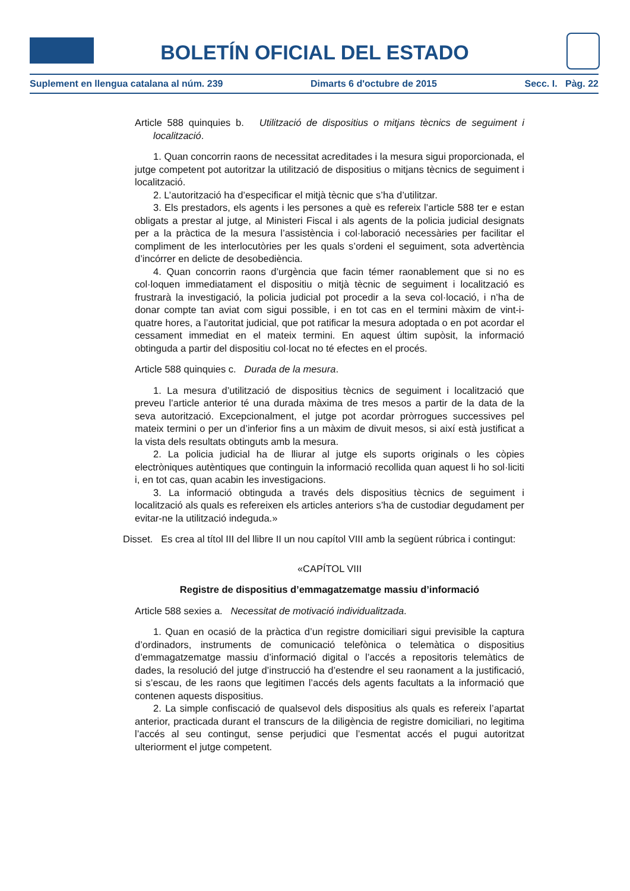BOLETÍN OFICIAL DEL ESTADO
Suplement en llengua catalana al núm. 239 Dimarts 6 d'octubre de 2015 Secc. I. Pàg. 22
Article 588 quinquies b. Utilització de dispositius o mitjans tècnics de seguiment i localització.
1. Quan concorrin raons de necessitat acreditades i la mesura sigui proporcionada, el jutge competent pot autoritzar la utilització de dispositius o mitjans tècnics de seguiment i localització.
2. L’autorització ha d’especificar el mitjà tècnic que s’ha d’utilitzar.
3. Els prestadors, els agents i les persones a què es refereix l’article 588 ter e estan obligats a prestar al jutge, al Ministeri Fiscal i als agents de la policia judicial designats per a la pràctica de la mesura l’assistència i col·laboració necessàries per facilitar el compliment de les interlocutòries per les quals s’ordeni el seguiment, sota advertència d’incórrer en delicte de desobediència.
4. Quan concorrin raons d’urgència que facin témer raonablement que si no es col·loquen immediatament el dispositiu o mitjà tècnic de seguiment i localització es frustrarà la investigació, la policia judicial pot procedir a la seva col·locació, i n’ha de donar compte tan aviat com sigui possible, i en tot cas en el termini màxim de vint-i-quatre hores, a l’autoritat judicial, que pot ratificar la mesura adoptada o en pot acordar el cessament immediat en el mateix termini. En aquest últim supòsit, la informació obtinguda a partir del dispositiu col·locat no té efectes en el procés.
Article 588 quinquies c. Durada de la mesura.
1. La mesura d’utilització de dispositius tècnics de seguiment i localització que preveu l’article anterior té una durada màxima de tres mesos a partir de la data de la seva autorització. Excepcionalment, el jutge pot acordar pròrrogues successives pel mateix termini o per un d’inferior fins a un màxim de divuit mesos, si així està justificat a la vista dels resultats obtinguts amb la mesura.
2. La policia judicial ha de lliurar al jutge els suports originals o les còpies electròniques autèntiques que continguin la informació recollida quan aquest li ho sol·liciti i, en tot cas, quan acabin les investigacions.
3. La informació obtinguda a través dels dispositius tècnics de seguiment i localització als quals es refereixen els articles anteriors s’ha de custodiar degudament per evitar-ne la utilització indeguda.»
Disset. Es crea al títol III del llibre II un nou capítol VIII amb la següent rúbrica i contingut:
«CAPÍTOL VIII
Registre de dispositius d’emmagatzematge massiu d’informació
Article 588 sexies a. Necessitat de motivació individualitzada.
1. Quan en ocasió de la pràctica d’un registre domiciliari sigui previsible la captura d’ordinadors, instruments de comunicació telefònica o telemàtica o dispositius d’emmagatzematge massiu d’informació digital o l’accés a repositoris telemàtics de dades, la resolució del jutge d’instrucció ha d’estendre el seu raonament a la justificació, si s’escau, de les raons que legitimen l’accés dels agents facultats a la informació que contenen aquests dispositius.
2. La simple confiscació de qualsevol dels dispositius als quals es refereix l’apartat anterior, practicada durant el transcurs de la diligència de registre domiciliari, no legitima l’accés al seu contingut, sense perjudici que l’esmentat accés el pugui autoritzat ulteriorment el jutge competent.